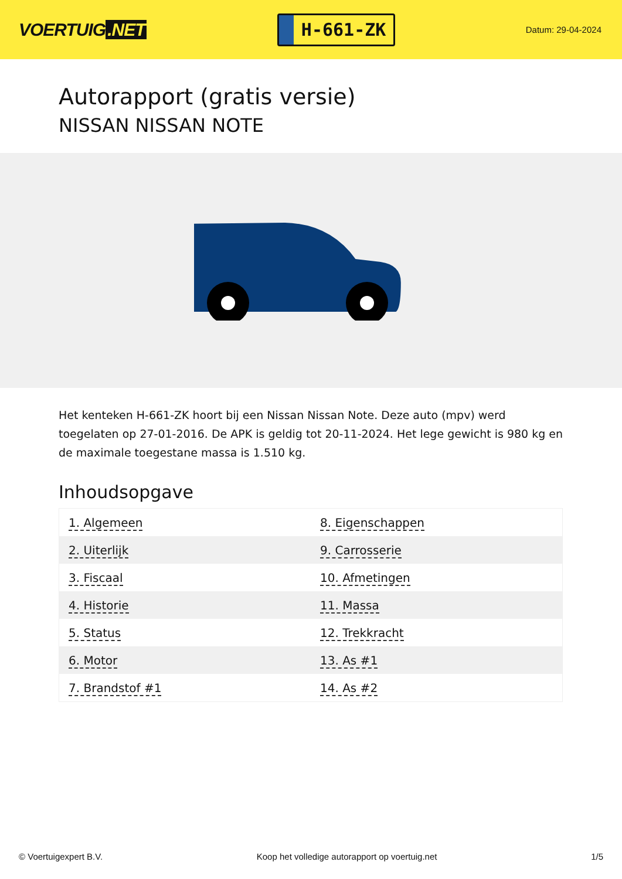VOERTUIG.NET
H-661-ZK
Datum: 29-04-2024
Autorapport (gratis versie)
NISSAN NISSAN NOTE
Het kenteken H-661-ZK hoort bij een Nissan Nissan Note. Deze auto (mpv) werd toegelaten op 27-01-2016. De APK is geldig tot 20-11-2024. Het lege gewicht is 980 kg en de maximale toegestane massa is 1.510 kg.
Inhoudsopgave
| 1. Algemeen | 8. Eigenschappen |
| 2. Uiterlijk | 9. Carrosserie |
| 3. Fiscaal | 10. Afmetingen |
| 4. Historie | 11. Massa |
| 5. Status | 12. Trekkracht |
| 6. Motor | 13. As #1 |
| 7. Brandstof #1 | 14. As #2 |
© Voertuigexpert B.V. Koop het volledige autorapport op voertuig.net 1/5